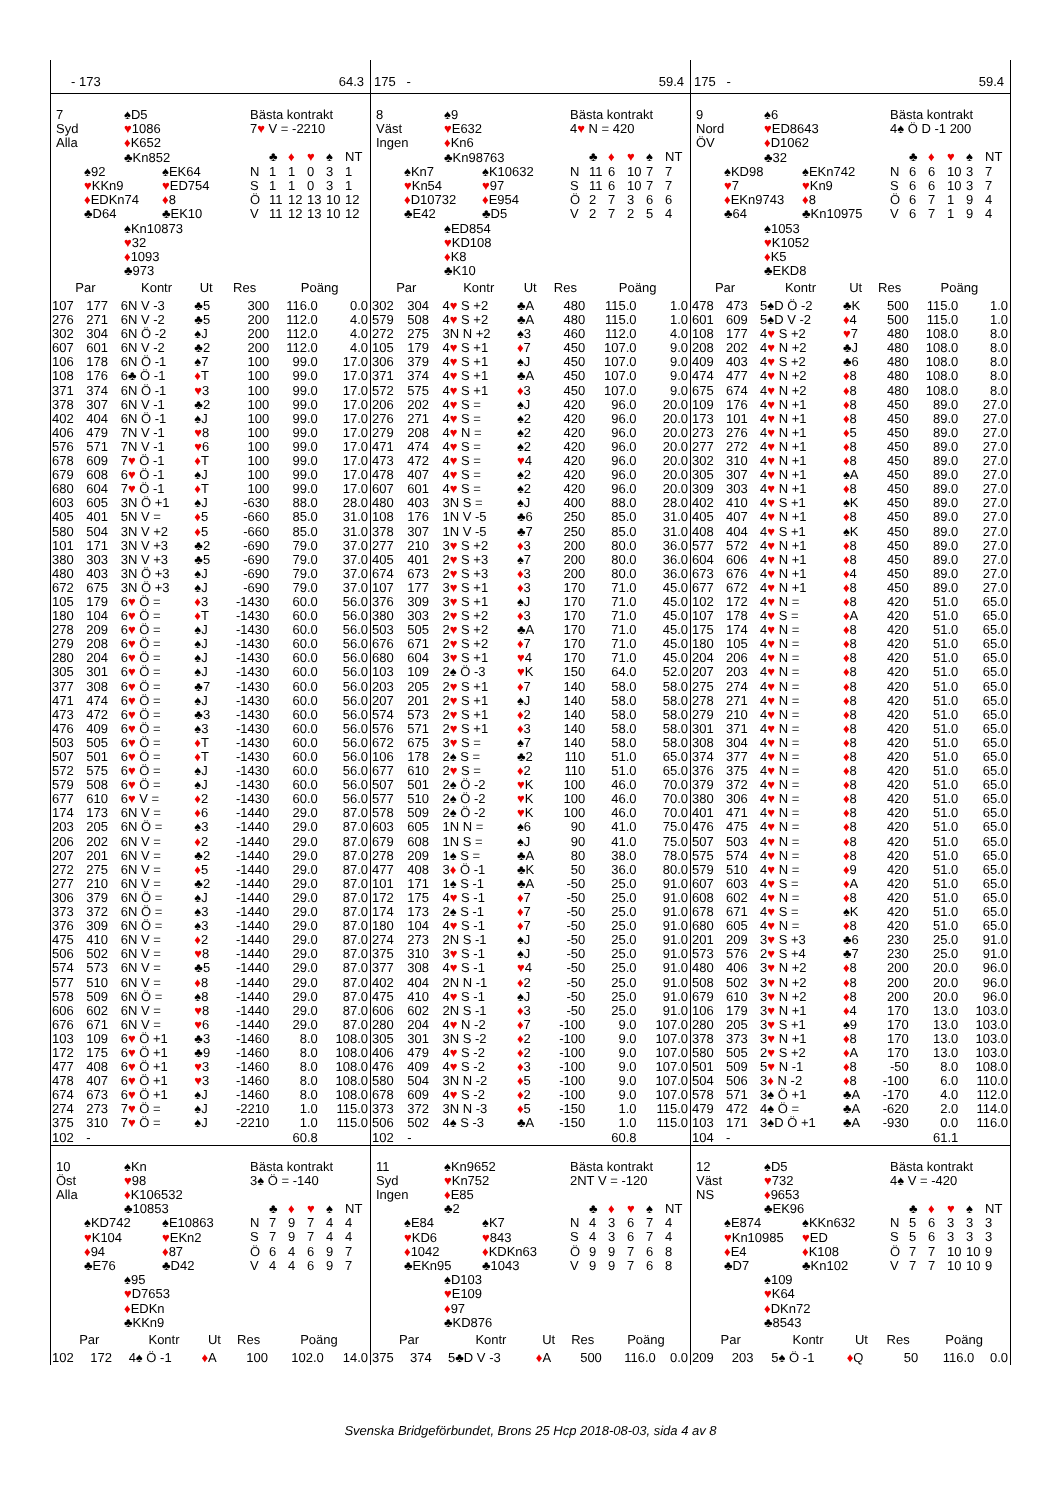- 173 64.3
7
Syd
Alla
♠D5
♥1086
♦K652
♣Kn852
♠92
♥KKn9
♦EDKn74
♣D64
♠EK64
♥ED754
♦8
♣EK10
♠Kn10873
♥32
♦1093
♣973
Bästa kontrakt
7♥ V = -2210
| | ♣ | ♦ | ♥ | ♠ | NT |
| N | 1 | 1 | 0 | 3 | 1 |
| S | 1 | 1 | 0 | 3 | 1 |
| Ö | 11 | 12 | 13 | 10 | 12 |
| V | 11 | 12 | 13 | 10 | 12 |
| Par | | Kontr | Ut | Res | Poäng | |
| --- | --- | --- | --- | --- | --- | --- |
| 107 | 177 | 6N V -3 | ♣5 | 300 | 116.0 | 0.0 |
| 276 | 271 | 6N V -2 | ♣5 | 200 | 112.0 | 4.0 |
| 302 | 304 | 6N Ö -2 | ♠J | 200 | 112.0 | 4.0 |
| 607 | 601 | 6N V -2 | ♣2 | 200 | 112.0 | 4.0 |
| 106 | 178 | 6N Ö -1 | ♠7 | 100 | 99.0 | 17.0 |
| 108 | 176 | 6♣ Ö -1 | ♦ T | 100 | 99.0 | 17.0 |
| 371 | 374 | 6N Ö -1 | ♥ 3 | 100 | 99.0 | 17.0 |
| 378 | 307 | 6N V -1 | ♣2 | 100 | 99.0 | 17.0 |
| 402 | 404 | 6N Ö -1 | ♠J | 100 | 99.0 | 17.0 |
| 406 | 479 | 7N V -1 | ♥ 8 | 100 | 99.0 | 17.0 |
| 576 | 571 | 7N V -1 | ♥ 6 | 100 | 99.0 | 17.0 |
| 678 | 609 | 7 ♥ Ö -1 | ♦ T | 100 | 99.0 | 17.0 |
| 679 | 608 | 6 ♥ Ö -1 | ♠J | 100 | 99.0 | 17.0 |
| 680 | 604 | 7 ♥ Ö -1 | ♦ T | 100 | 99.0 | 17.0 |
| 603 | 605 | 3N Ö +1 | ♠J | -630 | 88.0 | 28.0 |
| 405 | 401 | 5N V = | ♦ 5 | -660 | 85.0 | 31.0 |
| 580 | 504 | 3N V +2 | ♦ 5 | -660 | 85.0 | 31.0 |
| 101 | 171 | 3N V +3 | ♣2 | -690 | 79.0 | 37.0 |
| 380 | 303 | 3N V +3 | ♣5 | -690 | 79.0 | 37.0 |
| 480 | 403 | 3N Ö +3 | ♠J | -690 | 79.0 | 37.0 |
| 672 | 675 | 3N Ö +3 | ♠J | -690 | 79.0 | 37.0 |
| 105 | 179 | 6 ♥ Ö = | ♦ 3 | -1430 | 60.0 | 56.0 |
| 180 | 104 | 6 ♥ Ö = | ♦ T | -1430 | 60.0 | 56.0 |
| 278 | 209 | 6 ♥ Ö = | ♠J | -1430 | 60.0 | 56.0 |
| 279 | 208 | 6 ♥ Ö = | ♠J | -1430 | 60.0 | 56.0 |
| 280 | 204 | 6 ♥ Ö = | ♠J | -1430 | 60.0 | 56.0 |
| 305 | 301 | 6 ♥ Ö = | ♠J | -1430 | 60.0 | 56.0 |
| 377 | 308 | 6 ♥ Ö = | ♣7 | -1430 | 60.0 | 56.0 |
| 471 | 474 | 6 ♥ Ö = | ♠J | -1430 | 60.0 | 56.0 |
| 473 | 472 | 6 ♥ Ö = | ♣3 | -1430 | 60.0 | 56.0 |
| 476 | 409 | 6 ♥ Ö = | ♠3 | -1430 | 60.0 | 56.0 |
| 503 | 505 | 6 ♥ Ö = | ♦ T | -1430 | 60.0 | 56.0 |
| 507 | 501 | 6 ♥ Ö = | ♦ T | -1430 | 60.0 | 56.0 |
| 572 | 575 | 6 ♥ Ö = | ♠J | -1430 | 60.0 | 56.0 |
| 579 | 508 | 6 ♥ Ö = | ♠J | -1430 | 60.0 | 56.0 |
| 677 | 610 | 6 ♥ V = | ♦ 2 | -1430 | 60.0 | 56.0 |
| 174 | 173 | 6N V = | ♦ 6 | -1440 | 29.0 | 87.0 |
| 203 | 205 | 6N Ö = | ♠3 | -1440 | 29.0 | 87.0 |
| 206 | 202 | 6N V = | ♦ 2 | -1440 | 29.0 | 87.0 |
| 207 | 201 | 6N V = | ♣2 | -1440 | 29.0 | 87.0 |
| 272 | 275 | 6N V = | ♦ 5 | -1440 | 29.0 | 87.0 |
| 277 | 210 | 6N V = | ♣2 | -1440 | 29.0 | 87.0 |
| 306 | 379 | 6N Ö = | ♠J | -1440 | 29.0 | 87.0 |
| 373 | 372 | 6N Ö = | ♠3 | -1440 | 29.0 | 87.0 |
| 376 | 309 | 6N Ö = | ♠3 | -1440 | 29.0 | 87.0 |
| 475 | 410 | 6N V = | ♦ 2 | -1440 | 29.0 | 87.0 |
| 506 | 502 | 6N V = | ♥ 8 | -1440 | 29.0 | 87.0 |
| 574 | 573 | 6N V = | ♣5 | -1440 | 29.0 | 87.0 |
| 577 | 510 | 6N V = | ♦ 8 | -1440 | 29.0 | 87.0 |
| 578 | 509 | 6N Ö = | ♠8 | -1440 | 29.0 | 87.0 |
| 606 | 602 | 6N V = | ♥ 8 | -1440 | 29.0 | 87.0 |
| 676 | 671 | 6N V = | ♥ 6 | -1440 | 29.0 | 87.0 |
| 103 | 109 | 6 ♥ Ö +1 | ♣3 | -1460 | 8.0 | 108.0 |
| 172 | 175 | 6 ♥ Ö +1 | ♣9 | -1460 | 8.0 | 108.0 |
| 477 | 408 | 6 ♥ Ö +1 | ♥ 3 | -1460 | 8.0 | 108.0 |
| 478 | 407 | 6 ♥ Ö +1 | ♥ 3 | -1460 | 8.0 | 108.0 |
| 674 | 673 | 6 ♥ Ö +1 | ♠J | -1460 | 8.0 | 108.0 |
| 274 | 273 | 7 ♥ Ö = | ♠J | -2210 | 1.0 | 115.0 |
| 375 | 310 | 7 ♥ Ö = | ♠J | -2210 | 1.0 | 115.0 |
| 102 | - | | | | 60.8 | |
175 - 59.4
8
Väst
Ingen
♠9
♥E632
♦Kn6
♣Kn98763
♠Kn7
♥Kn54
♦D10732
♣E42
♠K10632
♥97
♦E954
♣D5
♠ED854
♥KD108
♦K8
♣K10
Bästa kontrakt
4♥ N = 420
| | ♣ | ♦ | ♥ | ♠ | NT |
| N | 11 | 6 | 10 | 7 | 7 |
| S | 11 | 6 | 10 | 7 | 7 |
| Ö | 2 | 7 | 3 | 6 | 6 |
| V | 2 | 7 | 2 | 5 | 4 |
| Par | | Kontr | Ut | Res | Poäng | |
| --- | --- | --- | --- | --- | --- | --- |
| 302 | 304 | 4 ♥ S +2 | ♣A | 480 | 115.0 | 1.0 |
| 579 | 508 | 4 ♥ S +2 | ♣A | 480 | 115.0 | 1.0 |
| 272 | 275 | 3N N +2 | ♠3 | 460 | 112.0 | 4.0 |
| 105 | 179 | 4 ♥ S +1 | ♦ 7 | 450 | 107.0 | 9.0 |
| 306 | 379 | 4 ♥ S +1 | ♠J | 450 | 107.0 | 9.0 |
| 371 | 374 | 4 ♥ S +1 | ♣A | 450 | 107.0 | 9.0 |
| 572 | 575 | 4 ♥ S +1 | ♦ 3 | 450 | 107.0 | 9.0 |
| 206 | 202 | 4 ♥ S = | ♠J | 420 | 96.0 | 20.0 |
| 276 | 271 | 4 ♥ S = | ♠2 | 420 | 96.0 | 20.0 |
| 279 | 208 | 4 ♥ N = | ♠2 | 420 | 96.0 | 20.0 |
| 471 | 474 | 4 ♥ S = | ♠2 | 420 | 96.0 | 20.0 |
| 473 | 472 | 4 ♥ S = | ♥ 4 | 420 | 96.0 | 20.0 |
| 478 | 407 | 4 ♥ S = | ♠2 | 420 | 96.0 | 20.0 |
| 607 | 601 | 4 ♥ S = | ♠2 | 420 | 96.0 | 20.0 |
| 480 | 403 | 3N S = | ♠J | 400 | 88.0 | 28.0 |
| 108 | 176 | 1N V -5 | ♣6 | 250 | 85.0 | 31.0 |
| 378 | 307 | 1N V -5 | ♣7 | 250 | 85.0 | 31.0 |
| 277 | 210 | 3 ♥ S +2 | ♦ 3 | 200 | 80.0 | 36.0 |
| 405 | 401 | 2 ♥ S +3 | ♠7 | 200 | 80.0 | 36.0 |
| 674 | 673 | 2 ♥ S +3 | ♦ 3 | 200 | 80.0 | 36.0 |
| 107 | 177 | 3 ♥ S +1 | ♦ 3 | 170 | 71.0 | 45.0 |
| 376 | 309 | 3 ♥ S +1 | ♠J | 170 | 71.0 | 45.0 |
| 380 | 303 | 2 ♥ S +2 | ♦ 3 | 170 | 71.0 | 45.0 |
| 503 | 505 | 2 ♥ S +2 | ♣A | 170 | 71.0 | 45.0 |
| 676 | 671 | 2 ♥ S +2 | ♦ 7 | 170 | 71.0 | 45.0 |
| 680 | 604 | 3 ♥ S +1 | ♥ 4 | 170 | 71.0 | 45.0 |
| 103 | 109 | 2♠ Ö -3 | ♥ K | 150 | 64.0 | 52.0 |
| 203 | 205 | 2 ♥ S +1 | ♦ 7 | 140 | 58.0 | 58.0 |
| 207 | 201 | 2 ♥ S +1 | ♠J | 140 | 58.0 | 58.0 |
| 574 | 573 | 2 ♥ S +1 | ♦ 2 | 140 | 58.0 | 58.0 |
| 576 | 571 | 2 ♥ S +1 | ♦ 3 | 140 | 58.0 | 58.0 |
| 672 | 675 | 3 ♥ S = | ♠7 | 140 | 58.0 | 58.0 |
| 106 | 178 | 2♠ S = | ♣2 | 110 | 51.0 | 65.0 |
| 677 | 610 | 2 ♥ S = | ♦ 2 | 110 | 51.0 | 65.0 |
| 507 | 501 | 2♠ Ö -2 | ♥ K | 100 | 46.0 | 70.0 |
| 577 | 510 | 2♠ Ö -2 | ♥ K | 100 | 46.0 | 70.0 |
| 578 | 509 | 2♠ Ö -2 | ♥ K | 100 | 46.0 | 70.0 |
| 603 | 605 | 1N N = | ♠6 | 90 | 41.0 | 75.0 |
| 679 | 608 | 1N S = | ♠J | 90 | 41.0 | 75.0 |
| 278 | 209 | 1♠ S = | ♣A | 80 | 38.0 | 78.0 |
| 477 | 408 | 3 ♦ Ö -1 | ♣K | 50 | 36.0 | 80.0 |
| 101 | 171 | 1♠ S -1 | ♣A | -50 | 25.0 | 91.0 |
| 172 | 175 | 4 ♥ S -1 | ♦ 7 | -50 | 25.0 | 91.0 |
| 174 | 173 | 2♠ S -1 | ♦ 7 | -50 | 25.0 | 91.0 |
| 180 | 104 | 4 ♥ S -1 | ♦ 7 | -50 | 25.0 | 91.0 |
| 274 | 273 | 2N S -1 | ♠J | -50 | 25.0 | 91.0 |
| 375 | 310 | 3 ♥ S -1 | ♠J | -50 | 25.0 | 91.0 |
| 377 | 308 | 4 ♥ S -1 | ♥ 4 | -50 | 25.0 | 91.0 |
| 402 | 404 | 2N N -1 | ♦ 2 | -50 | 25.0 | 91.0 |
| 475 | 410 | 4 ♥ S -1 | ♠J | -50 | 25.0 | 91.0 |
| 606 | 602 | 2N S -1 | ♦ 3 | -50 | 25.0 | 91.0 |
| 280 | 204 | 4 ♥ N -2 | ♦ 7 | -100 | 9.0 | 107.0 |
| 305 | 301 | 3N S -2 | ♦ 2 | -100 | 9.0 | 107.0 |
| 406 | 479 | 4 ♥ S -2 | ♦ 2 | -100 | 9.0 | 107.0 |
| 476 | 409 | 4 ♥ S -2 | ♦ 3 | -100 | 9.0 | 107.0 |
| 580 | 504 | 3N N -2 | ♦ 5 | -100 | 9.0 | 107.0 |
| 678 | 609 | 4 ♥ S -2 | ♦ 2 | -100 | 9.0 | 107.0 |
| 373 | 372 | 3N N -3 | ♦ 5 | -150 | 1.0 | 115.0 |
| 506 | 502 | 4♠ S -3 | ♣A | -150 | 1.0 | 115.0 |
| 102 | - | | | | 60.8 | |
175 - 59.4
9
Nord
ÖV
♠6
♥ED8643
♦D1062
♣32
♠KD98
♥7
♦EKn9743
♣64
♠EKn742
♥Kn9
♦8
♣Kn10975
♠1053
♥K1052
♦K5
♣EKD8
Bästa kontrakt
4♠ Ö D -1 200
| | ♣ | ♦ | ♥ | ♠ | NT |
| N | 6 | 6 | 10 | 3 | 7 |
| S | 6 | 6 | 10 | 3 | 7 |
| Ö | 6 | 7 | 1 | 9 | 4 |
| V | 6 | 7 | 1 | 9 | 4 |
| Par | | Kontr | Ut | Res | Poäng | |
| --- | --- | --- | --- | --- | --- | --- |
| 478 | 473 | 5♠D Ö -2 | ♣K | 500 | 115.0 | 1.0 |
| 601 | 609 | 5♠D V -2 | ♦ 4 | 500 | 115.0 | 1.0 |
| 108 | 177 | 4 ♥ S +2 | ♥ 7 | 480 | 108.0 | 8.0 |
| 208 | 202 | 4 ♥ N +2 | ♣J | 480 | 108.0 | 8.0 |
| 409 | 403 | 4 ♥ S +2 | ♣6 | 480 | 108.0 | 8.0 |
| 474 | 477 | 4 ♥ N +2 | ♦ 8 | 480 | 108.0 | 8.0 |
| 675 | 674 | 4 ♥ N +2 | ♦ 8 | 480 | 108.0 | 8.0 |
| 109 | 176 | 4 ♥ N +1 | ♦ 8 | 450 | 89.0 | 27.0 |
| 173 | 101 | 4 ♥ N +1 | ♦ 8 | 450 | 89.0 | 27.0 |
| 273 | 276 | 4 ♥ N +1 | ♦ 5 | 450 | 89.0 | 27.0 |
| 277 | 272 | 4 ♥ N +1 | ♦ 8 | 450 | 89.0 | 27.0 |
| 302 | 310 | 4 ♥ N +1 | ♦ 8 | 450 | 89.0 | 27.0 |
| 305 | 307 | 4 ♥ N +1 | ♠A | 450 | 89.0 | 27.0 |
| 309 | 303 | 4 ♥ N +1 | ♦ 8 | 450 | 89.0 | 27.0 |
| 402 | 410 | 4 ♥ S +1 | ♠K | 450 | 89.0 | 27.0 |
| 405 | 407 | 4 ♥ N +1 | ♦ 8 | 450 | 89.0 | 27.0 |
| 408 | 404 | 4 ♥ S +1 | ♠K | 450 | 89.0 | 27.0 |
| 577 | 572 | 4 ♥ N +1 | ♦ 8 | 450 | 89.0 | 27.0 |
| 604 | 606 | 4 ♥ N +1 | ♦ 8 | 450 | 89.0 | 27.0 |
| 673 | 676 | 4 ♥ N +1 | ♦ 4 | 450 | 89.0 | 27.0 |
| 677 | 672 | 4 ♥ N +1 | ♦ 8 | 450 | 89.0 | 27.0 |
| 102 | 172 | 4 ♥ N = | ♦ 8 | 420 | 51.0 | 65.0 |
| 107 | 178 | 4 ♥ S = | ♦ A | 420 | 51.0 | 65.0 |
| 175 | 174 | 4 ♥ N = | ♦ 8 | 420 | 51.0 | 65.0 |
| 180 | 105 | 4 ♥ N = | ♦ 8 | 420 | 51.0 | 65.0 |
| 204 | 206 | 4 ♥ N = | ♦ 8 | 420 | 51.0 | 65.0 |
| 207 | 203 | 4 ♥ N = | ♦ 8 | 420 | 51.0 | 65.0 |
| 275 | 274 | 4 ♥ N = | ♦ 8 | 420 | 51.0 | 65.0 |
| 278 | 271 | 4 ♥ N = | ♦ 8 | 420 | 51.0 | 65.0 |
| 279 | 210 | 4 ♥ N = | ♦ 8 | 420 | 51.0 | 65.0 |
| 301 | 371 | 4 ♥ N = | ♦ 8 | 420 | 51.0 | 65.0 |
| 308 | 304 | 4 ♥ N = | ♦ 8 | 420 | 51.0 | 65.0 |
| 374 | 377 | 4 ♥ N = | ♦ 8 | 420 | 51.0 | 65.0 |
| 376 | 375 | 4 ♥ N = | ♦ 8 | 420 | 51.0 | 65.0 |
| 379 | 372 | 4 ♥ N = | ♦ 8 | 420 | 51.0 | 65.0 |
| 380 | 306 | 4 ♥ N = | ♦ 8 | 420 | 51.0 | 65.0 |
| 401 | 471 | 4 ♥ N = | ♦ 8 | 420 | 51.0 | 65.0 |
| 476 | 475 | 4 ♥ N = | ♦ 8 | 420 | 51.0 | 65.0 |
| 507 | 503 | 4 ♥ N = | ♦ 8 | 420 | 51.0 | 65.0 |
| 575 | 574 | 4 ♥ N = | ♦ 8 | 420 | 51.0 | 65.0 |
| 579 | 510 | 4 ♥ N = | ♦ 9 | 420 | 51.0 | 65.0 |
| 607 | 603 | 4 ♥ S = | ♦ A | 420 | 51.0 | 65.0 |
| 608 | 602 | 4 ♥ N = | ♦ 8 | 420 | 51.0 | 65.0 |
| 678 | 671 | 4 ♥ S = | ♠K | 420 | 51.0 | 65.0 |
| 680 | 605 | 4 ♥ N = | ♦ 8 | 420 | 51.0 | 65.0 |
| 201 | 209 | 3 ♥ S +3 | ♣6 | 230 | 25.0 | 91.0 |
| 573 | 576 | 2 ♥ S +4 | ♣7 | 230 | 25.0 | 91.0 |
| 480 | 406 | 3 ♥ N +2 | ♦ 8 | 200 | 20.0 | 96.0 |
| 508 | 502 | 3 ♥ N +2 | ♦ 8 | 200 | 20.0 | 96.0 |
| 679 | 610 | 3 ♥ N +2 | ♦ 8 | 200 | 20.0 | 96.0 |
| 106 | 179 | 3 ♥ N +1 | ♦ 4 | 170 | 13.0 | 103.0 |
| 280 | 205 | 3 ♥ S +1 | ♠9 | 170 | 13.0 | 103.0 |
| 378 | 373 | 3 ♥ N +1 | ♦ 8 | 170 | 13.0 | 103.0 |
| 580 | 505 | 2 ♥ S +2 | ♦ A | 170 | 13.0 | 103.0 |
| 501 | 509 | 5 ♥ N -1 | ♦ 8 | -50 | 8.0 | 108.0 |
| 504 | 506 | 3 ♦ N -2 | ♦ 8 | -100 | 6.0 | 110.0 |
| 578 | 571 | 3♠ Ö +1 | ♣A | -170 | 4.0 | 112.0 |
| 479 | 472 | 4♠ Ö = | ♣A | -620 | 2.0 | 114.0 |
| 103 | 171 | 3♠D Ö +1 | ♣A | -930 | 0.0 | 116.0 |
| 104 | - | | | | 61.1 | |
10
Öst
Alla
♠Kn
♥98
♦K106532
♣10853
♠KD742
♥K104
♦94
♣E76
♠E10863
♥EKn2
♦87
♣D42
♠95
♥D7653
♦EDKn
♣KKn9
Bästa kontrakt
3♠ Ö = -140
| | ♣ | ♦ | ♥ | ♠ | NT |
| N | 7 | 9 | 7 | 4 | 4 |
| S | 7 | 9 | 7 | 4 | 4 |
| Ö | 6 | 4 | 6 | 9 | 7 |
| V | 4 | 4 | 6 | 9 | 7 |
| Par | | Kontr | Ut | Res | Poäng | |
| --- | --- | --- | --- | --- | --- | --- |
| 102 | 172 | 4♠ Ö -1 | ♦ A | 100 | 102.0 | 14.0 |
11
Syd
Ingen
♠Kn9652
♥Kn752
♦E85
♣2
♠E84
♥KD6
♦1042
♣EKn95
♠K7
♥843
♦KDKn63
♣1043
♠D103
♥E109
♦97
♣KD876
Bästa kontrakt
2NT V = -120
| | ♣ | ♦ | ♥ | ♠ | NT |
| N | 4 | 3 | 6 | 7 | 4 |
| S | 4 | 3 | 6 | 7 | 4 |
| Ö | 9 | 9 | 7 | 6 | 8 |
| V | 9 | 9 | 7 | 6 | 8 |
| Par | | Kontr | Ut | Res | Poäng | |
| --- | --- | --- | --- | --- | --- | --- |
| 375 | 374 | 5♣D V -3 | ♦ A | 500 | 116.0 | 0.0 |
12
Väst
NS
♠D5
♥732
♦9653
♣EK96
♠E874
♥Kn10985
♦E4
♣D7
♠KKn632
♥ED
♦K108
♣Kn102
♠109
♥K64
♦DKn72
♣8543
Bästa kontrakt
4♠ V = -420
| | ♣ | ♦ | ♥ | ♠ | NT |
| N | 5 | 6 | 3 | 3 | 3 |
| S | 5 | 6 | 3 | 3 | 3 |
| Ö | 7 | 7 | 10 | 10 | 9 |
| V | 7 | 7 | 10 | 10 | 9 |
| Par | | Kontr | Ut | Res | Poäng | |
| --- | --- | --- | --- | --- | --- | --- |
| 209 | 203 | 5♠ Ö -1 | ♦ Q | 50 | 116.0 | 0.0 |
Svenska Bridgeförbundet, Brons 25 Hcp 2018-08-03, sida 4 av 8